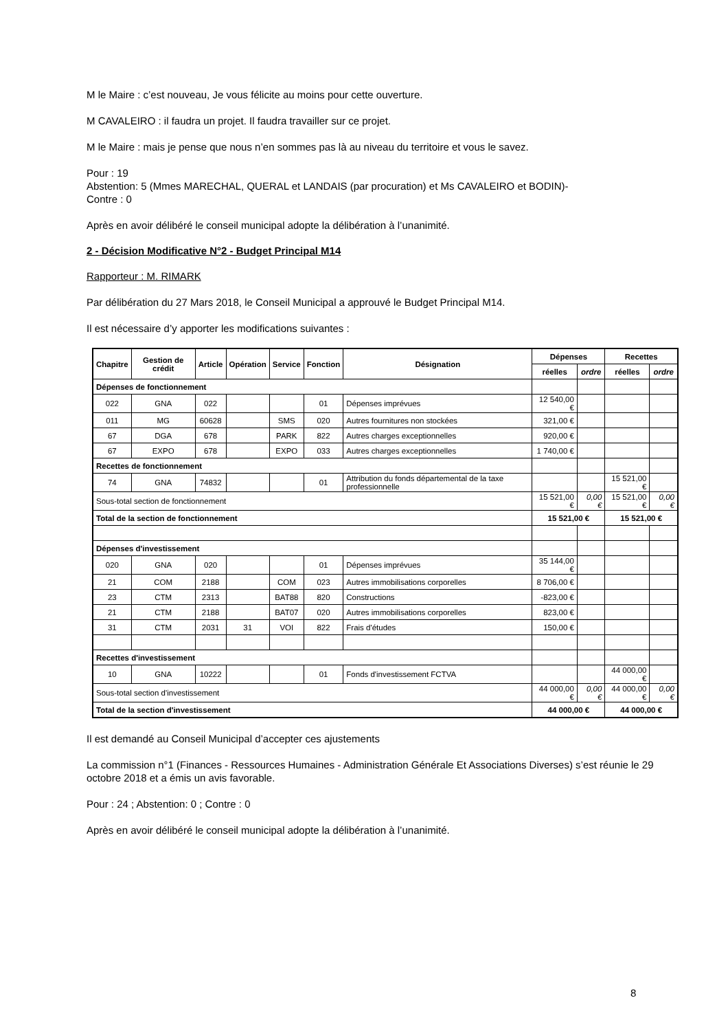M le Maire : c’est nouveau, Je vous félicite au moins pour cette ouverture.
M CAVALEIRO : il faudra un projet. Il faudra travailler sur ce projet.
M le Maire : mais je pense que nous n’en sommes pas là au niveau du territoire et vous le savez.
Pour : 19
Abstention: 5 (Mmes MARECHAL, QUERAL et LANDAIS (par procuration) et Ms CAVALEIRO et BODIN)-
Contre : 0
Après en avoir délibéré le conseil municipal adopte la délibération à l’unanimité.
2 - Décision Modificative N°2 - Budget Principal M14
Rapporteur : M. RIMARK
Par délibération du 27 Mars 2018, le Conseil Municipal a approuvé le Budget Principal M14.
Il est nécessaire d’y apporter les modifications suivantes :
| Chapitre | Gestion de crédit | Article | Opération | Service | Fonction | Désignation | Dépenses | | Recettes | |
| --- | --- | --- | --- | --- | --- | --- | --- | --- | --- | --- |
| | | | | | | | réelles | ordre | réelles | ordre |
| Dépenses de fonctionnement | | | | | | | | | | |
| 022 | GNA | 022 | | | 01 | Dépenses imprévues | 12 540,00 € | | | |
| 011 | MG | 60628 | | SMS | 020 | Autres fournitures non stockées | 321,00 € | | | |
| 67 | DGA | 678 | | PARK | 822 | Autres charges exceptionnelles | 920,00 € | | | |
| 67 | EXPO | 678 | | EXPO | 033 | Autres charges exceptionnelles | 1 740,00 € | | | |
| Recettes de fonctionnement | | | | | | | | | | |
| 74 | GNA | 74832 | | | 01 | Attribution du fonds départemental de la taxe professionnelle | | | 15 521,00 € | |
| Sous-total section de fonctionnement | | | | | | | 15 521,00 € | 0,00 € | 15 521,00 € | 0,00 € |
| Total de la section de fonctionnement | | | | | | | 15 521,00 € | | 15 521,00 € | |
| Dépenses d'investissement | | | | | | | | | | |
| 020 | GNA | 020 | | | 01 | Dépenses imprévues | 35 144,00 € | | | |
| 21 | COM | 2188 | | COM | 023 | Autres immobilisations corporelles | 8 706,00 € | | | |
| 23 | CTM | 2313 | | BAT88 | 820 | Constructions | -823,00 € | | | |
| 21 | CTM | 2188 | | BAT07 | 020 | Autres immobilisations corporelles | 823,00 € | | | |
| 31 | CTM | 2031 | 31 | VOI | 822 | Frais d'études | 150,00 € | | | |
| Recettes d'investissement | | | | | | | | | | |
| 10 | GNA | 10222 | | | 01 | Fonds d'investissement FCTVA | | | 44 000,00 € | |
| Sous-total section d'investissement | | | | | | | 44 000,00 € | 0,00 € | 44 000,00 € | 0,00 € |
| Total de la section d'investissement | | | | | | | 44 000,00 € | | 44 000,00 € | |
Il est demandé au Conseil Municipal d’accepter ces ajustements
La commission n°1 (Finances - Ressources Humaines - Administration Générale Et Associations Diverses) s’est réunie le 29 octobre 2018 et a émis un avis favorable.
Pour : 24 ; Abstention: 0 ; Contre : 0
Après en avoir délibéré le conseil municipal adopte la délibération à l’unanimité.
8